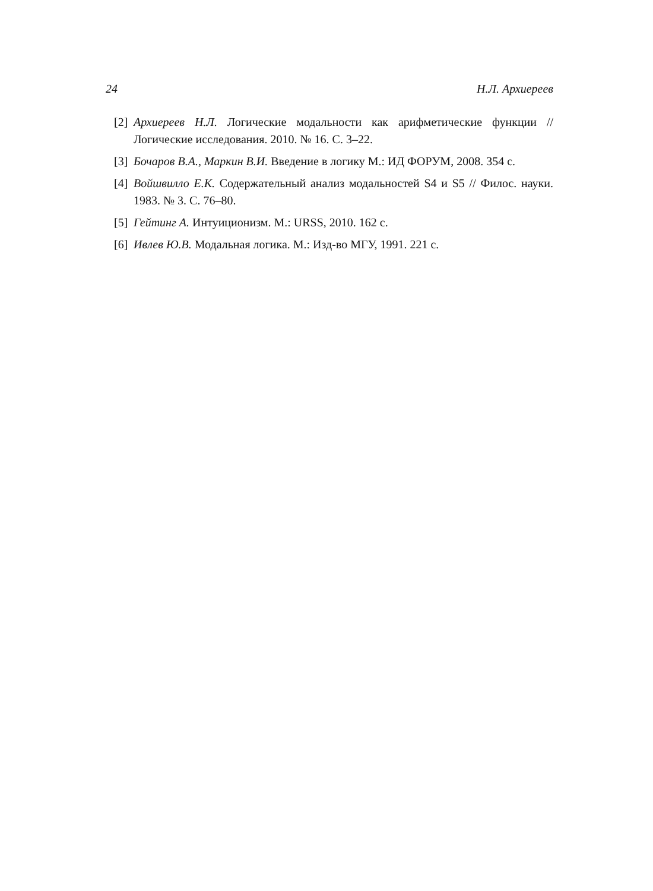24 Н.Л. Архиереев
[2] Архиереев Н.Л. Логические модальности как арифметические функции // Логические исследования. 2010. № 16. С. 3–22.
[3] Бочаров В.А., Маркин В.И. Введение в логику М.: ИД ФОРУМ, 2008. 354 с.
[4] Войшвилло Е.К. Содержательный анализ модальностей S4 и S5 // Филос. науки. 1983. № 3. С. 76–80.
[5] Гейтинг А. Интуиционизм. М.: URSS, 2010. 162 с.
[6] Ивлев Ю.В. Модальная логика. М.: Изд-во МГУ, 1991. 221 с.